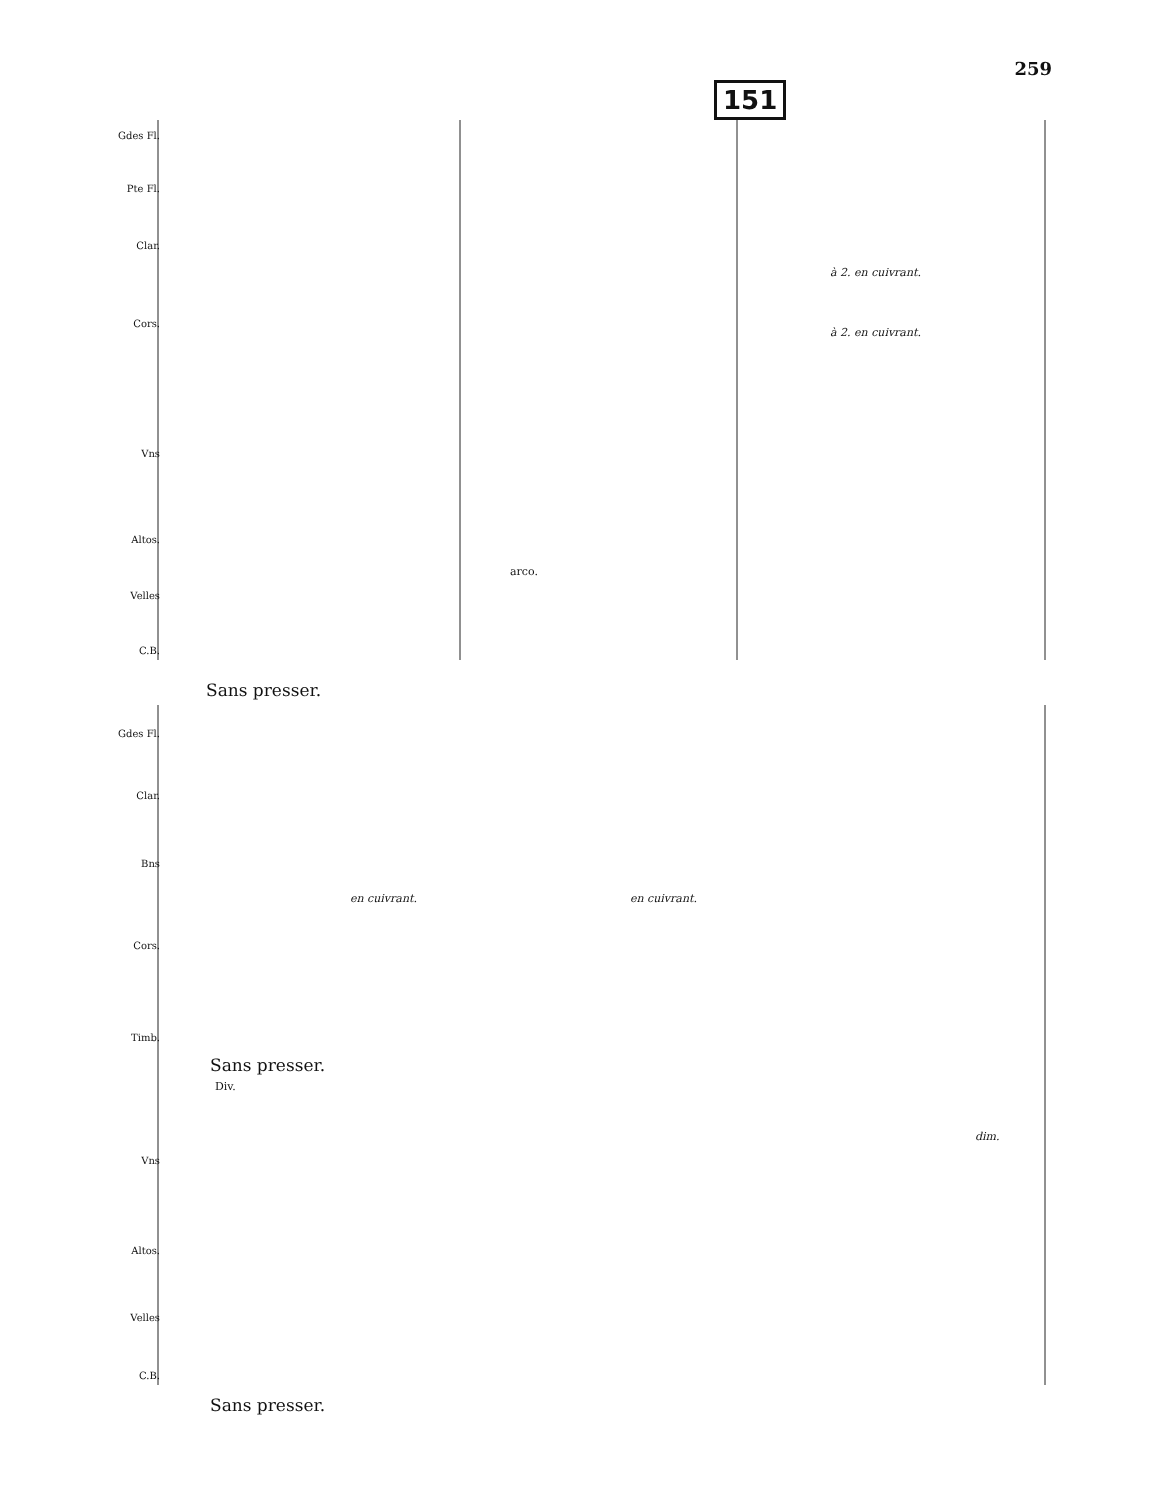259
151
Gdes Fl.
Pte Fl.
Clar.
Cors.
Vns
Altos.
Velles
C.B.
à 2. en cuivrant.
à 2. en cuivrant.
arco.
Sans presser.
Gdes Fl.
Clar.
Bns
Cors.
en cuivrant. en cuivrant.
Timb.
Sans presser.
Div.
Vns
dim.
Altos.
Velles
C.B.
Sans presser.